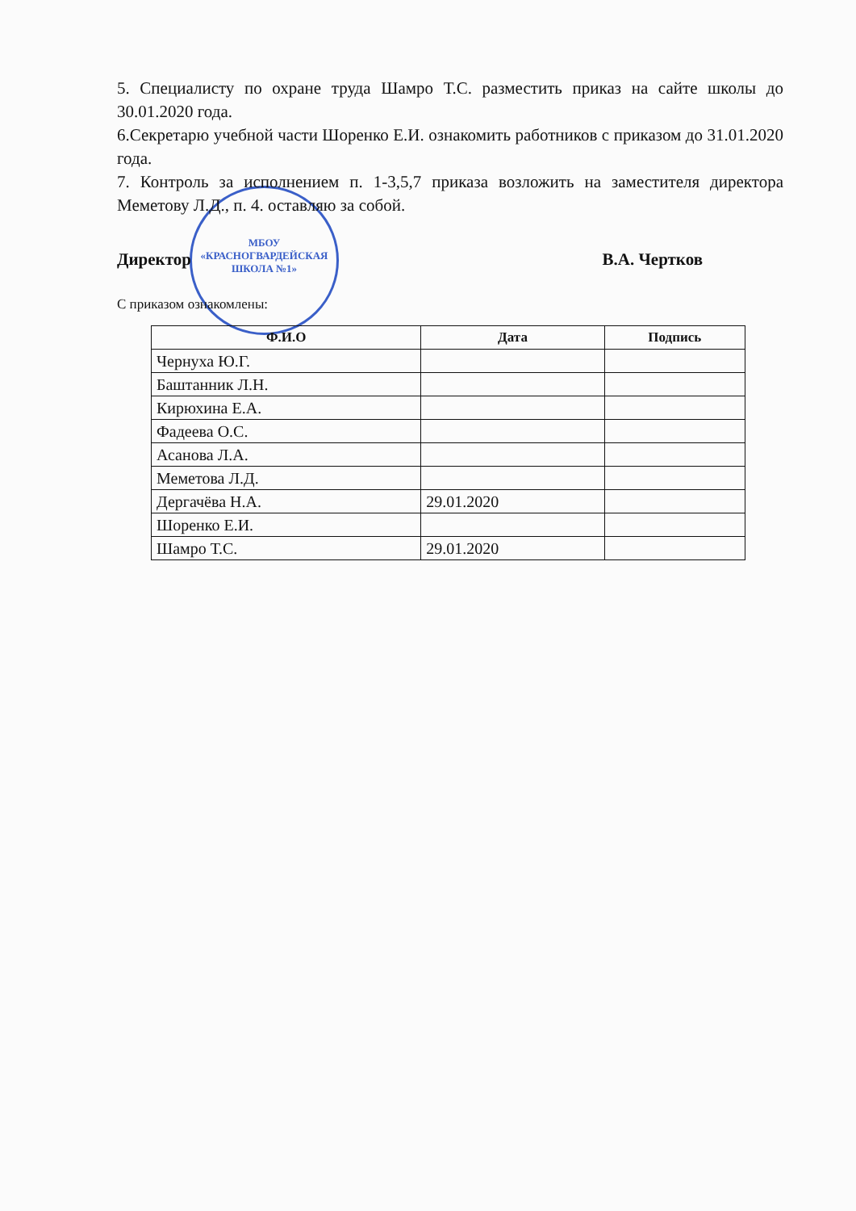МБОУ
«КРАСНОГВАРДЕЙСКАЯ
ШКОЛА №1»
5. Специалисту по охране труда Шамро Т.С. разместить приказ на сайте школы до 30.01.2020 года.
6.Секретарю учебной части Шоренко Е.И. ознакомить работников с приказом до 31.01.2020 года.
7. Контроль за исполнением п. 1-3,5,7 приказа возложить на заместителя директора Меметову Л.Д., п. 4. оставляю за собой.
Директор В.А. Чертков
С приказом ознакомлены:
| Ф.И.О | Дата | Подпись |
| --- | --- | --- |
| Чернуха Ю.Г. | | |
| Баштанник Л.Н. | | |
| Кирюхина Е.А. | | |
| Фадеева О.С. | | |
| Асанова Л.А. | | |
| Меметова Л.Д. | | |
| Дергачёва Н.А. | 29.01.2020 | |
| Шоренко Е.И. | | |
| Шамро Т.С. | 29.01.2020 | |